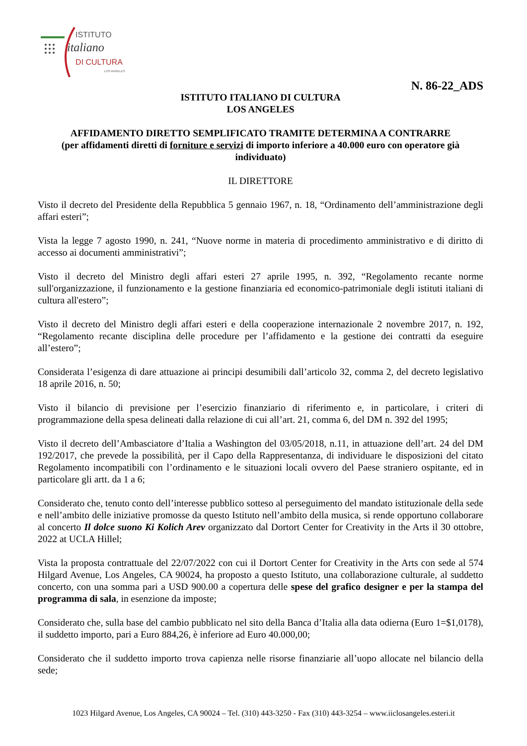ISTITUTO
italiano
DI CULTURA
LOS ANGELES
N. 86-22_ADS
ISTITUTO ITALIANO DI CULTURA
LOS ANGELES
AFFIDAMENTO DIRETTO SEMPLIFICATO TRAMITE DETERMINA A CONTRARRE
(per affidamenti diretti di forniture e servizi di importo inferiore a 40.000 euro con operatore già individuato)
IL DIRETTORE
Visto il decreto del Presidente della Repubblica 5 gennaio 1967, n. 18, “Ordinamento dell’amministrazione degli affari esteri”;
Vista la legge 7 agosto 1990, n. 241, “Nuove norme in materia di procedimento amministrativo e di diritto di accesso ai documenti amministrativi”;
Visto il decreto del Ministro degli affari esteri 27 aprile 1995, n. 392, “Regolamento recante norme sull'organizzazione, il funzionamento e la gestione finanziaria ed economico-patrimoniale degli istituti italiani di cultura all'estero”;
Visto il decreto del Ministro degli affari esteri e della cooperazione internazionale 2 novembre 2017, n. 192, “Regolamento recante disciplina delle procedure per l’affidamento e la gestione dei contratti da eseguire all’estero”;
Considerata l’esigenza di dare attuazione ai principi desumibili dall’articolo 32, comma 2, del decreto legislativo 18 aprile 2016, n. 50;
Visto il bilancio di previsione per l’esercizio finanziario di riferimento e, in particolare, i criteri di programmazione della spesa delineati dalla relazione di cui all’art. 21, comma 6, del DM n. 392 del 1995;
Visto il decreto dell’Ambasciatore d’Italia a Washington del 03/05/2018, n.11, in attuazione dell’art. 24 del DM 192/2017, che prevede la possibilità, per il Capo della Rappresentanza, di individuare le disposizioni del citato Regolamento incompatibili con l’ordinamento e le situazioni locali ovvero del Paese straniero ospitante, ed in particolare gli artt. da 1 a 6;
Considerato che, tenuto conto dell’interesse pubblico sotteso al perseguimento del mandato istituzionale della sede e nell’ambito delle iniziative promosse da questo Istituto nell’ambito della musica, si rende opportuno collaborare al concerto Il dolce suono Ki Kolich Arev organizzato dal Dortort Center for Creativity in the Arts il 30 ottobre, 2022 at UCLA Hillel;
Vista la proposta contrattuale del 22/07/2022 con cui il Dortort Center for Creativity in the Arts con sede al 574 Hilgard Avenue, Los Angeles, CA 90024, ha proposto a questo Istituto, una collaborazione culturale, al suddetto concerto, con una somma pari a USD 900.00 a copertura delle spese del grafico designer e per la stampa del programma di sala, in esenzione da imposte;
Considerato che, sulla base del cambio pubblicato nel sito della Banca d’Italia alla data odierna (Euro 1=$1,0178), il suddetto importo, pari a Euro 884,26, è inferiore ad Euro 40.000,00;
Considerato che il suddetto importo trova capienza nelle risorse finanziarie all’uopo allocate nel bilancio della sede;
1023 Hilgard Avenue, Los Angeles, CA 90024 – Tel. (310) 443-3250 - Fax (310) 443-3254 – www.iiclosangeles.esteri.it